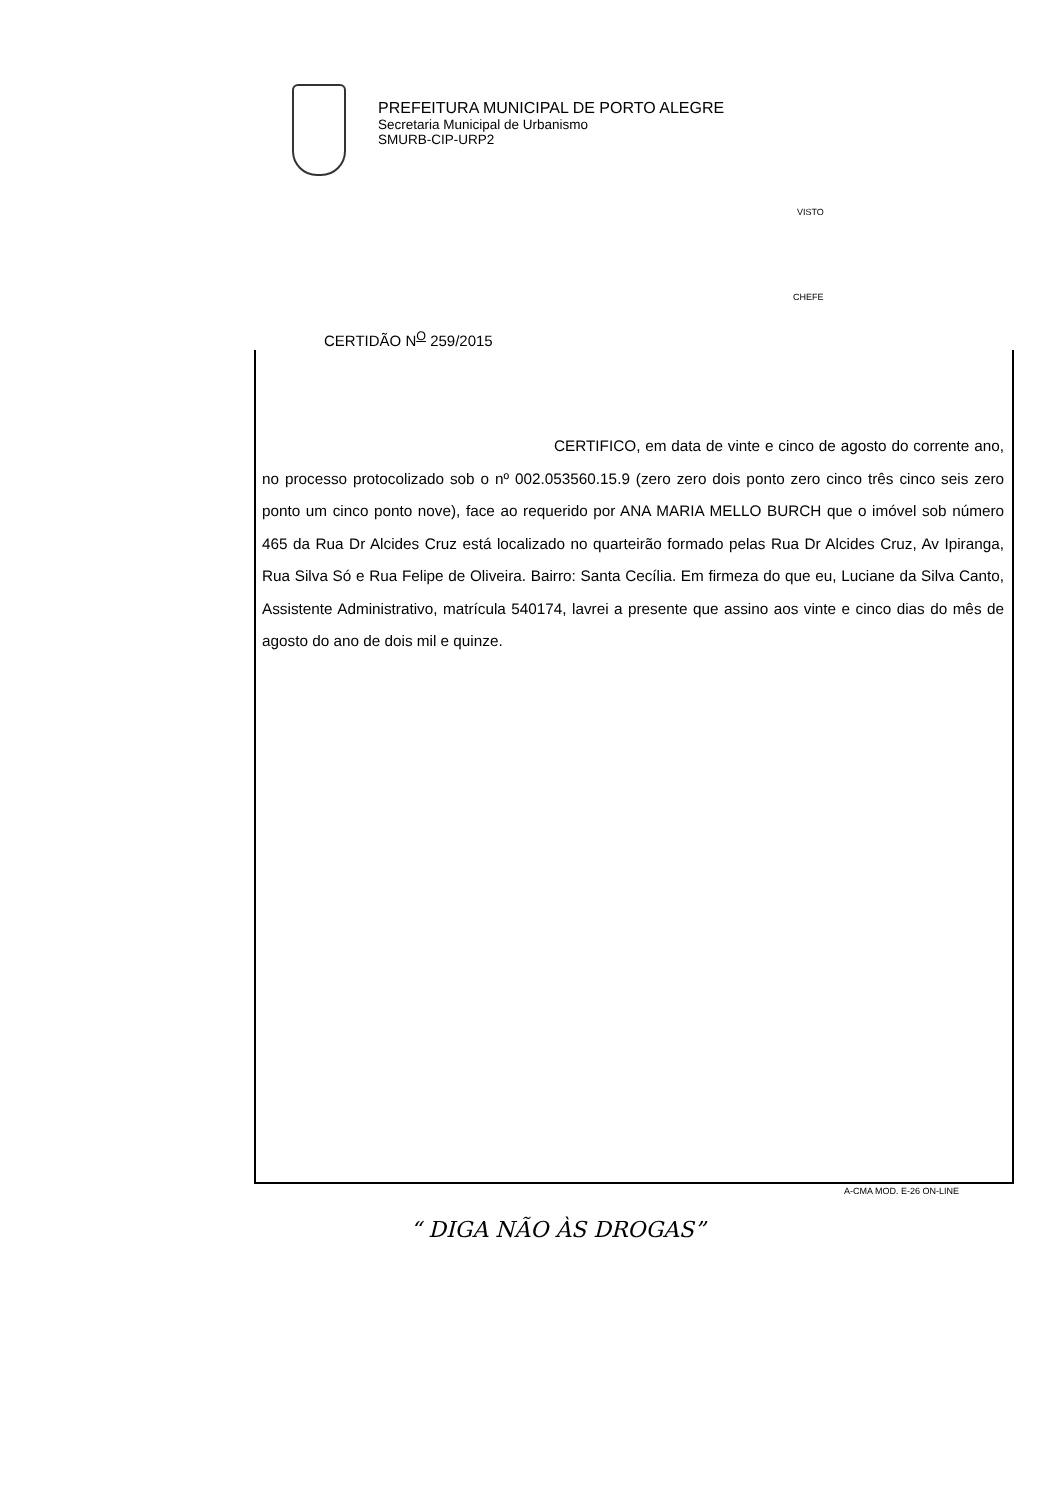PREFEITURA MUNICIPAL DE PORTO ALEGRE
Secretaria Municipal de Urbanismo
SMURB-CIP-URP2
VISTO
CHEFE
CERTIDÃO N<sup>O</sup> 259/2015
CERTIFICO, em data de vinte e cinco de agosto do corrente ano, no processo protocolizado sob o nº 002.053560.15.9 (zero zero dois ponto zero cinco três cinco seis zero ponto um cinco ponto nove), face ao requerido por ANA MARIA MELLO BURCH que o imóvel sob número 465 da Rua Dr Alcides Cruz está localizado no quarteirão formado pelas Rua Dr Alcides Cruz, Av Ipiranga, Rua Silva Só e Rua Felipe de Oliveira. Bairro: Santa Cecília. Em firmeza do que eu, Luciane da Silva Canto, Assistente Administrativo, matrícula 540174, lavrei a presente que assino aos vinte e cinco dias do mês de agosto do ano de dois mil e quinze.
A-CMA MOD. E-26 ON-LINE
“ DIGA NÃO ÀS DROGAS”